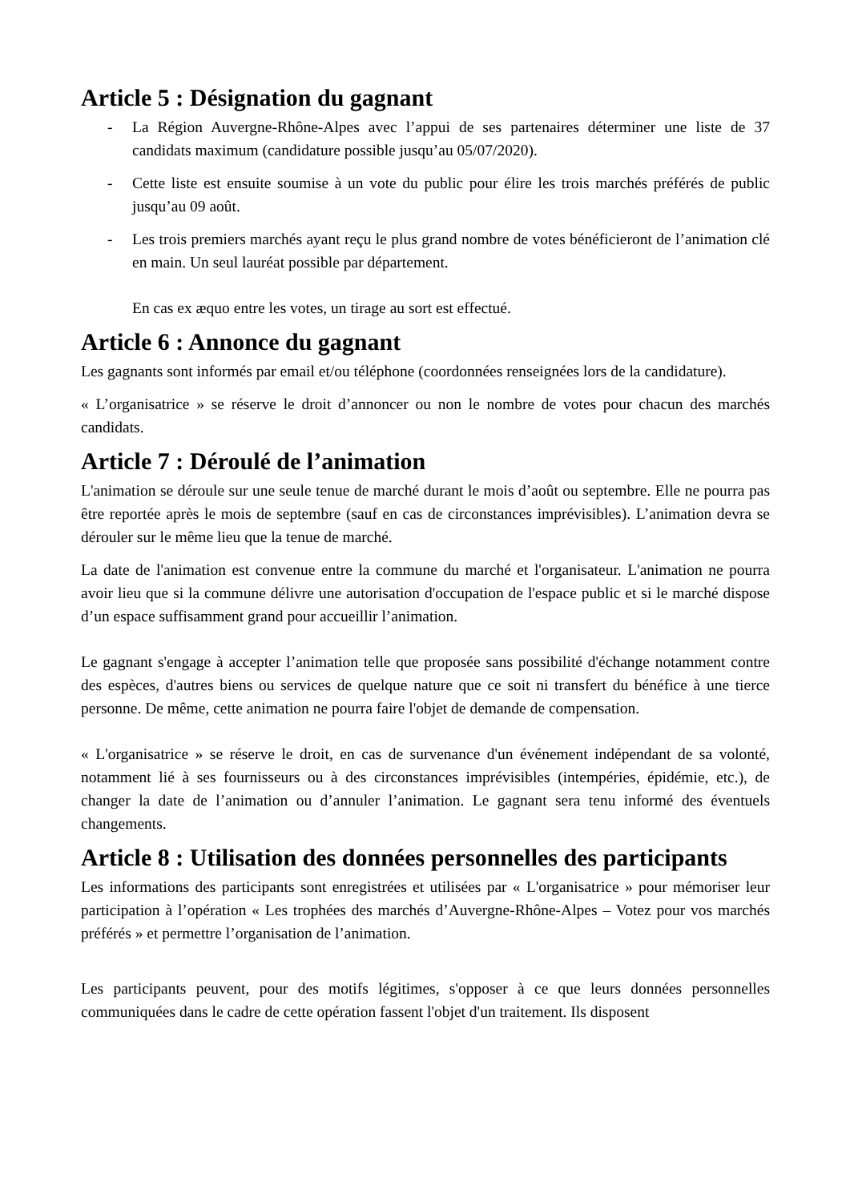Article 5 : Désignation du gagnant
- La Région Auvergne-Rhône-Alpes avec l’appui de ses partenaires déterminer une liste de 37 candidats maximum (candidature possible jusqu’au 05/07/2020).
- Cette liste est ensuite soumise à un vote du public pour élire les trois marchés préférés de public jusqu’au 09 août.
- Les trois premiers marchés ayant reçu le plus grand nombre de votes bénéficieront de l’animation clé en main. Un seul lauréat possible par département.
En cas ex æquo entre les votes, un tirage au sort est effectué.
Article 6 : Annonce du gagnant
Les gagnants sont informés par email et/ou téléphone (coordonnées renseignées lors de la candidature).
« L’organisatrice » se réserve le droit d’annoncer ou non le nombre de votes pour chacun des marchés candidats.
Article 7 : Déroulé de l’animation
L'animation se déroule sur une seule tenue de marché durant le mois d’août ou septembre. Elle ne pourra pas être reportée après le mois de septembre (sauf en cas de circonstances imprévisibles). L’animation devra se dérouler sur le même lieu que la tenue de marché.
La date de l'animation est convenue entre la commune du marché et l'organisateur. L'animation ne pourra avoir lieu que si la commune délivre une autorisation d'occupation de l'espace public et si le marché dispose d’un espace suffisamment grand pour accueillir l’animation.
Le gagnant s'engage à accepter l’animation telle que proposée sans possibilité d'échange notamment contre des espèces, d'autres biens ou services de quelque nature que ce soit ni transfert du bénéfice à une tierce personne. De même, cette animation ne pourra faire l'objet de demande de compensation.
« L'organisatrice » se réserve le droit, en cas de survenance d'un événement indépendant de sa volonté, notamment lié à ses fournisseurs ou à des circonstances imprévisibles (intempéries, épidémie, etc.), de changer la date de l’animation ou d’annuler l’animation. Le gagnant sera tenu informé des éventuels changements.
Article 8 : Utilisation des données personnelles des participants
Les informations des participants sont enregistrées et utilisées par « L'organisatrice » pour mémoriser leur participation à l’opération « Les trophées des marchés d’Auvergne-Rhône-Alpes – Votez pour vos marchés préférés » et permettre l’organisation de l’animation.
Les participants peuvent, pour des motifs légitimes, s'opposer à ce que leurs données personnelles communiquées dans le cadre de cette opération fassent l'objet d'un traitement. Ils disposent